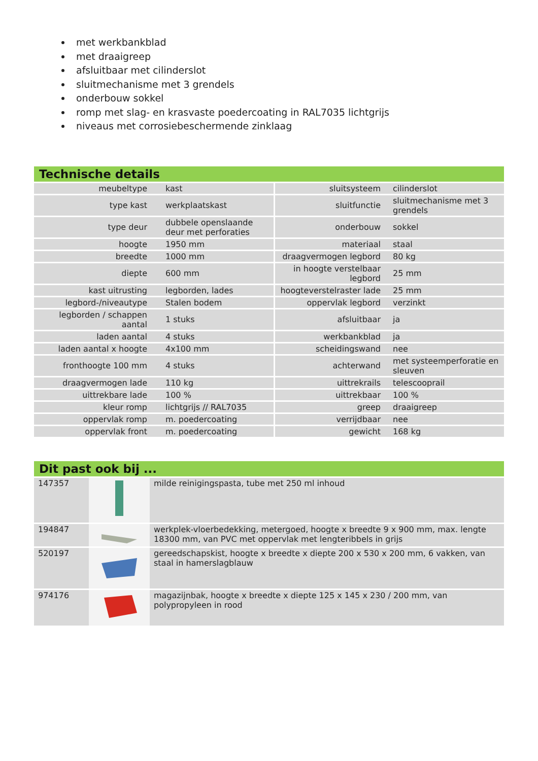met werkbankblad
met draaigreep
afsluitbaar met cilinderslot
sluitmechanisme met 3 grendels
onderbouw sokkel
romp met slag- en krasvaste poedercoating in RAL7035 lichtgrijs
niveaus met corrosiebeschermende zinklaag
Technische details
| meubeltype | kast | sluitsysteem | cilinderslot |
| type kast | werkplaatskast | sluitfunctie | sluitmechanisme met 3 grendels |
| type deur | dubbele openslaande deur met perforaties | onderbouw | sokkel |
| hoogte | 1950 mm | materiaal | staal |
| breedte | 1000 mm | draagvermogen legbord | 80 kg |
| diepte | 600 mm | in hoogte verstelbaar legbord | 25 mm |
| kast uitrusting | legborden, lades | hoogteverstelraster lade | 25 mm |
| legbord-/niveautype | Stalen bodem | oppervlak legbord | verzinkt |
| legborden / schappen aantal | 1 stuks | afsluitbaar | ja |
| laden aantal | 4 stuks | werkbankblad | ja |
| laden aantal x hoogte | 4x100 mm | scheidingswand | nee |
| fronthoogte 100 mm | 4 stuks | achterwand | met systeemperforatie en sleuven |
| draagvermogen lade | 110 kg | uittrekrails | telescooprail |
| uittrekbare lade | 100 % | uittrekbaar | 100 % |
| kleur romp | lichtgrijs // RAL7035 | greep | draaigreep |
| oppervlak romp | m. poedercoating | verrijdbaar | nee |
| oppervlak front | m. poedercoating | gewicht | 168 kg |
Dit past ook bij ...
| 147357 | | milde reinigingspasta, tube met 250 ml inhoud |
| 194847 | | werkplek-vloerbedekking, metergoed, hoogte x breedte 9 x 900 mm, max. lengte 18300 mm, van PVC met oppervlak met lengteribbels in grijs |
| 520197 | | gereedschapskist, hoogte x breedte x diepte 200 x 530 x 200 mm, 6 vakken, van staal in hamerslagblauw |
| 974176 | | magazijnbak, hoogte x breedte x diepte 125 x 145 x 230 / 200 mm, van polypropyleen in rood |